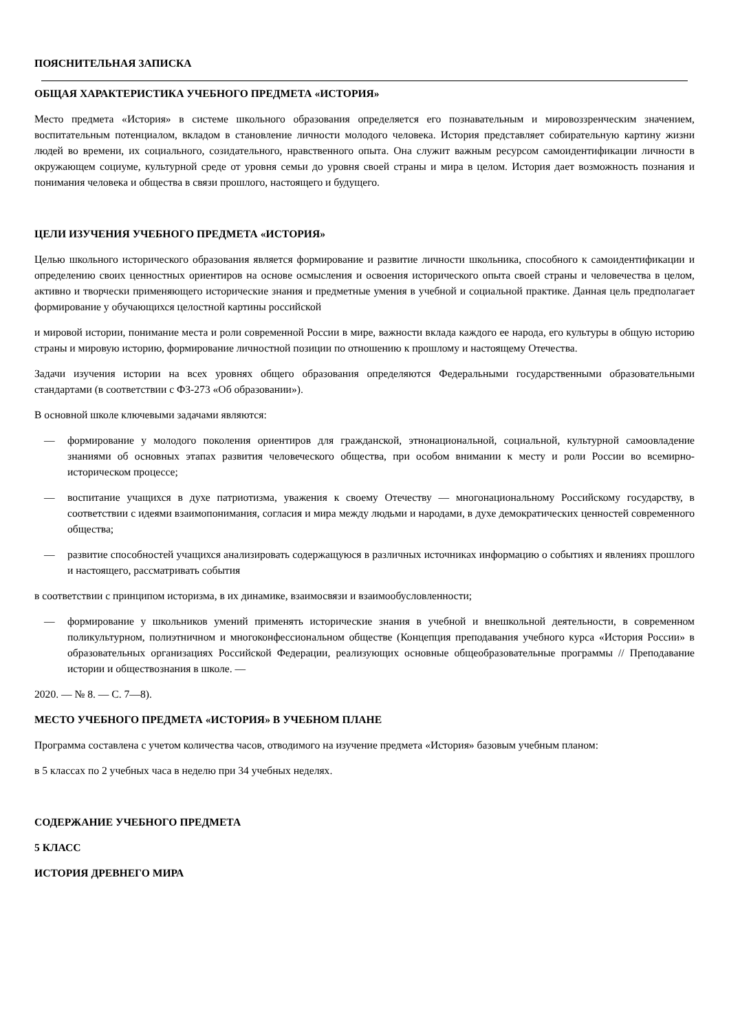ПОЯСНИТЕЛЬНАЯ ЗАПИСКА
ОБЩАЯ ХАРАКТЕРИСТИКА УЧЕБНОГО ПРЕДМЕТА «ИСТОРИЯ»
Место предмета «История» в системе школьного образования определяется его познавательным и мировоззренческим значением, воспитательным потенциалом, вкладом в становление личности молодого человека. История представляет собирательную картину жизни людей во времени, их социального, созидательного, нравственного опыта. Она служит важным ресурсом самоидентификации личности в окружающем социуме, культурной среде от уровня семьи до уровня своей страны и мира в целом. История дает возможность познания и понимания человека и общества в связи прошлого, настоящего и будущего.
ЦЕЛИ ИЗУЧЕНИЯ УЧЕБНОГО ПРЕДМЕТА «ИСТОРИЯ»
Целью школьного исторического образования является формирование и развитие личности школьника, способного к самоидентификации и определению своих ценностных ориентиров на основе осмысления и освоения исторического опыта своей страны и человечества в целом, активно и творчески применяющего исторические знания и предметные умения в учебной и социальной практике. Данная цель предполагает формирование у обучающихся целостной картины российской
и мировой истории, понимание места и роли современной России в мире, важности вклада каждого ее народа, его культуры в общую историю страны и мировую историю, формирование личностной позиции по отношению к прошлому и настоящему Отечества.
Задачи изучения истории на всех уровнях общего образования определяются Федеральными государственными образовательными стандартами (в соответствии с ФЗ-273 «Об образовании»).
В основной школе ключевыми задачами являются:
— формирование у молодого поколения ориентиров для гражданской, этнонациональной, социальной, культурной самоовладение знаниями об основных этапах развития человеческого общества, при особом внимании к месту и роли России во всемирно-историческом процессе;
— воспитание учащихся в духе патриотизма, уважения к своему Отечеству — многонациональному Российскому государству, в соответствии с идеями взаимопонимания, согласия и мира между людьми и народами, в духе демократических ценностей современного общества;
— развитие способностей учащихся анализировать содержащуюся в различных источниках информацию о событиях и явлениях прошлого и настоящего, рассматривать события
в соответствии с принципом историзма, в их динамике, взаимосвязи и взаимообусловленности;
— формирование у школьников умений применять исторические знания в учебной и внешкольной деятельности, в современном поликультурном, полиэтничном и многоконфессиональном обществе (Концепция преподавания учебного курса «История России» в образовательных организациях Российской Федерации, реализующих основные общеобразовательные программы // Преподавание истории и обществознания в школе. —
2020. — № 8. — С. 7—8).
МЕСТО УЧЕБНОГО ПРЕДМЕТА «ИСТОРИЯ» В УЧЕБНОМ ПЛАНЕ
Программа составлена с учетом количества часов, отводимого на изучение предмета «История» базовым учебным планом:
в 5 классах по 2 учебных часа в неделю при 34 учебных неделях.
СОДЕРЖАНИЕ УЧЕБНОГО ПРЕДМЕТА
5 КЛАСС
ИСТОРИЯ ДРЕВНЕГО МИРА